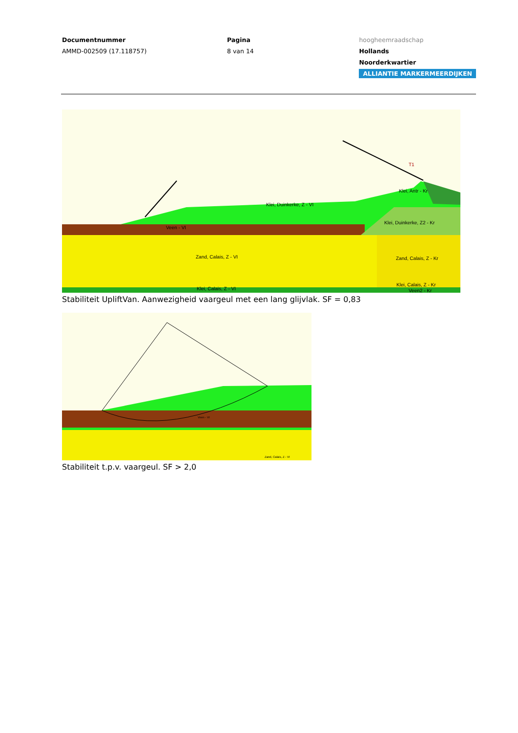Documentnummer
AMMD-002509 (17.118757)
Pagina
8 van 14
hoogheemraadschap
Hollands
Noorderkwartier
ALLIANTIE MARKERMEERDIJKEN
Klei, Duinkerke, Z - VI
Veen - VI
Klei, Antr - Kr
Klei, Duinkerke, Z2 - Kr
Zand, Calais, Z - VI
Zand, Calais, Z - Kr
Klei, Calais, Z - VI
Klei, Calais, Z - Kr
Veen2 - Kr
T1
Stabiliteit UpliftVan. Aanwezigheid vaargeul met een lang glijvlak. SF = 0,83
Zand, Calais, Z - VI
Veen - VI
Stabiliteit t.p.v. vaargeul. SF > 2,0